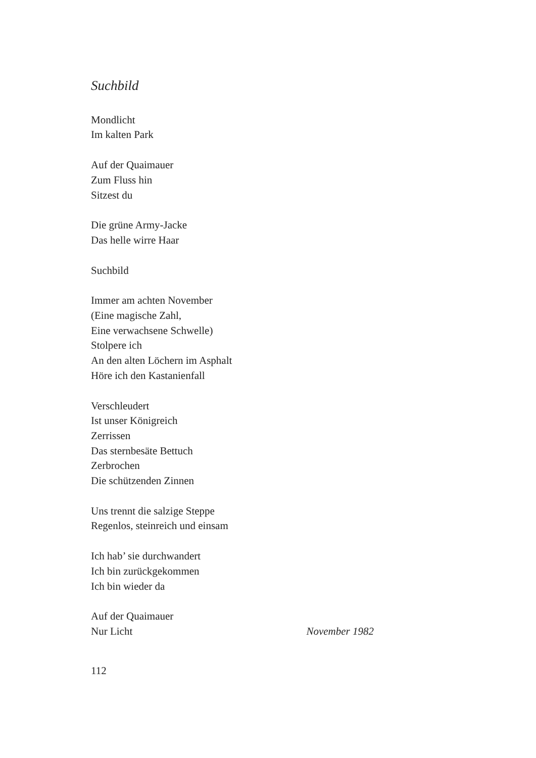Suchbild
Mondlicht
Im kalten Park
Auf der Quaimauer
Zum Fluss hin
Sitzest du
Die grüne Army-Jacke
Das helle wirre Haar
Suchbild
Immer am achten November
(Eine magische Zahl,
Eine verwachsene Schwelle)
Stolpere ich
An den alten Löchern im Asphalt
Höre ich den Kastanienfall
Verschleudert
Ist unser Königreich
Zerrissen
Das sternbesäte Bettuch
Zerbrochen
Die schützenden Zinnen
Uns trennt die salzige Steppe
Regenlos, steinreich und einsam
Ich hab’ sie durchwandert
Ich bin zurückgekommen
Ich bin wieder da
Auf der Quaimauer
Nur Licht November 1982
112